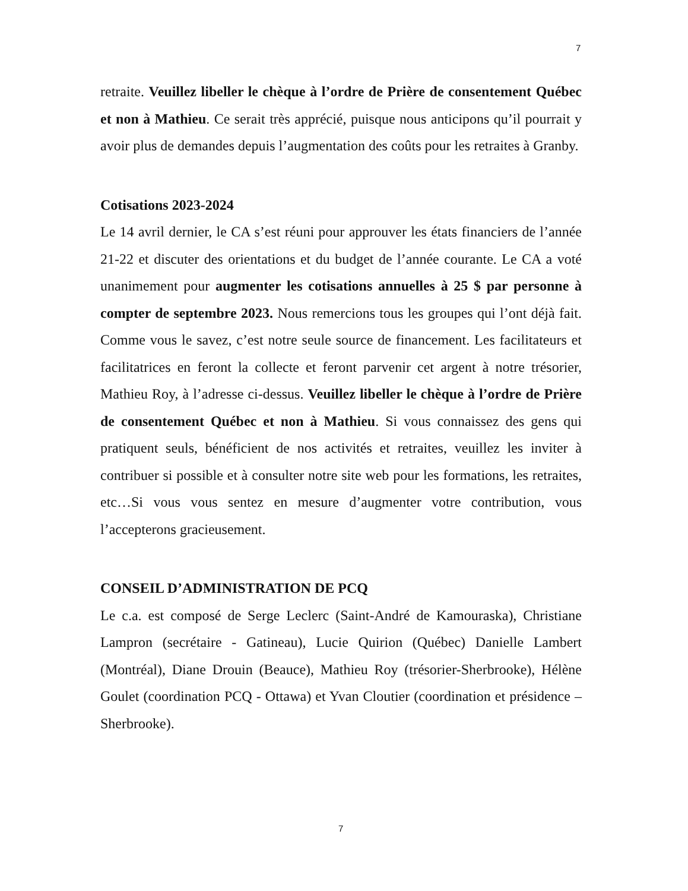7
retraite. Veuillez libeller le chèque à l’ordre de Prière de consentement Québec et non à Mathieu. Ce serait très apprécié, puisque nous anticipons qu’il pourrait y avoir plus de demandes depuis l’augmentation des coûts pour les retraites à Granby.
Cotisations 2023-2024
Le 14 avril dernier, le CA s’est réuni pour approuver les états financiers de l’année 21-22 et discuter des orientations et du budget de l’année courante. Le CA a voté unanimement pour augmenter les cotisations annuelles à 25 $ par personne à compter de septembre 2023. Nous remercions tous les groupes qui l’ont déjà fait. Comme vous le savez, c’est notre seule source de financement. Les facilitateurs et facilitatrices en feront la collecte et feront parvenir cet argent à notre trésorier, Mathieu Roy, à l’adresse ci-dessus. Veuillez libeller le chèque à l’ordre de Prière de consentement Québec et non à Mathieu. Si vous connaissez des gens qui pratiquent seuls, bénéficient de nos activités et retraites, veuillez les inviter à contribuer si possible et à consulter notre site web pour les formations, les retraites, etc…Si vous vous sentez en mesure d’augmenter votre contribution, vous l’accepterons gracieusement.
CONSEIL D’ADMINISTRATION DE PCQ
Le c.a. est composé de Serge Leclerc (Saint-André de Kamouraska), Christiane Lampron (secrétaire - Gatineau), Lucie Quirion (Québec) Danielle Lambert (Montréal), Diane Drouin (Beauce), Mathieu Roy (trésorier-Sherbrooke), Hélène Goulet (coordination PCQ - Ottawa) et Yvan Cloutier (coordination et présidence – Sherbrooke).
7